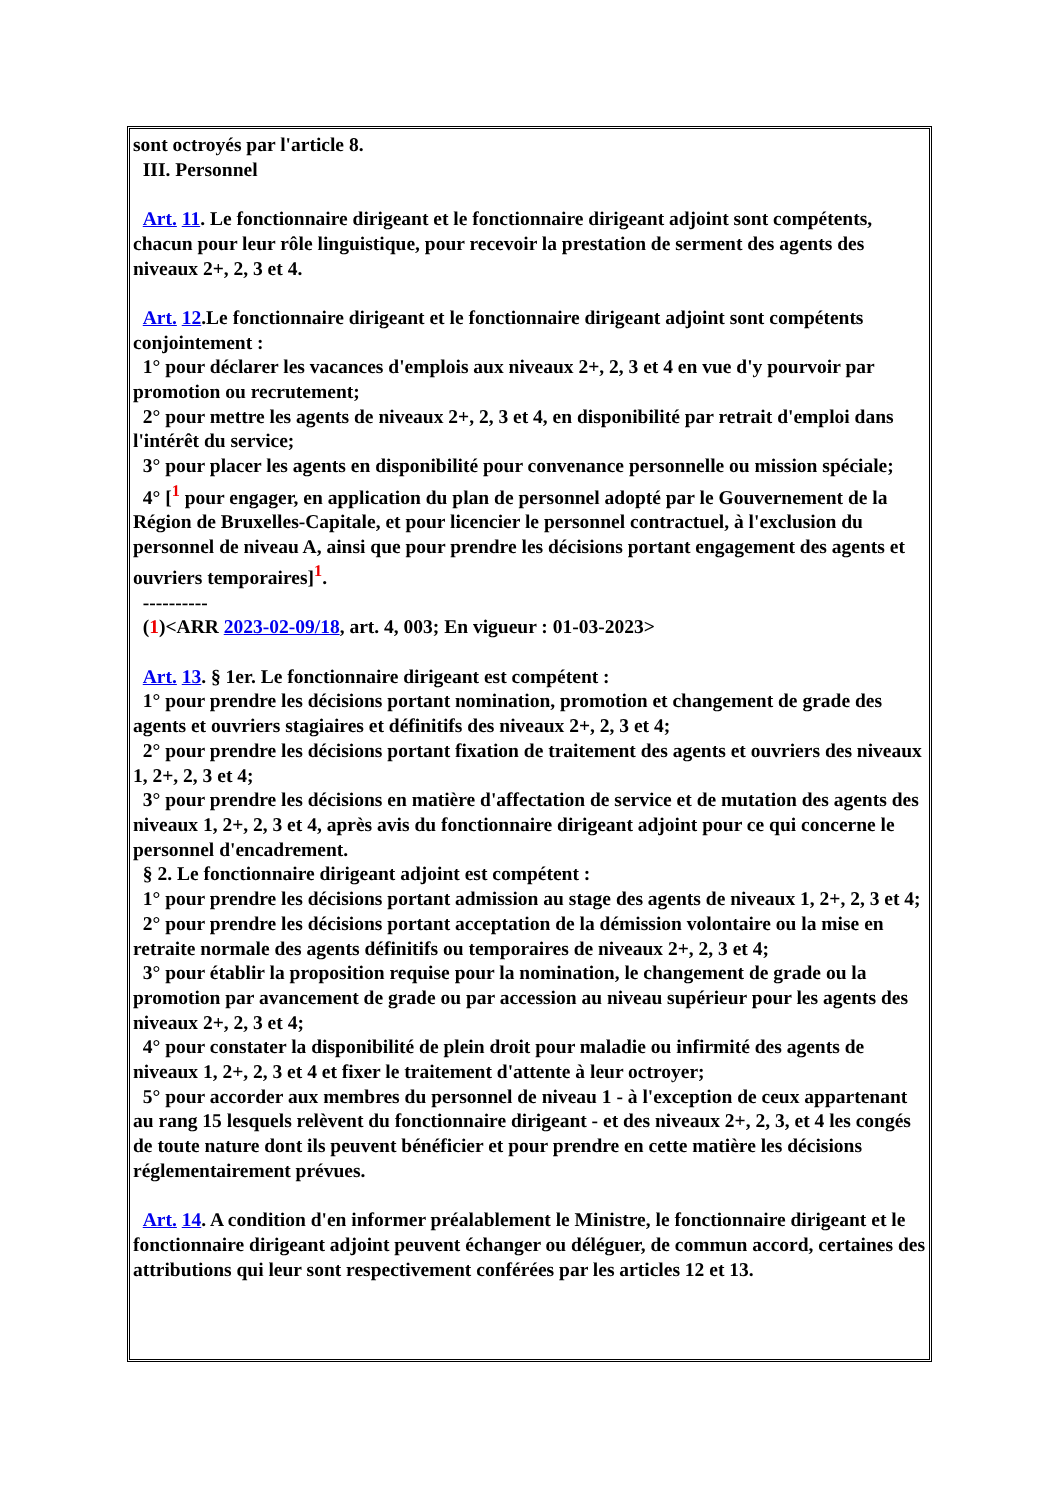sont octroyés par l'article 8.
III. Personnel
Art. 11. Le fonctionnaire dirigeant et le fonctionnaire dirigeant adjoint sont compétents, chacun pour leur rôle linguistique, pour recevoir la prestation de serment des agents des niveaux 2+, 2, 3 et 4.
Art. 12.Le fonctionnaire dirigeant et le fonctionnaire dirigeant adjoint sont compétents conjointement :
1° pour déclarer les vacances d'emplois aux niveaux 2+, 2, 3 et 4 en vue d'y pourvoir par promotion ou recrutement;
2° pour mettre les agents de niveaux 2+, 2, 3 et 4, en disponibilité par retrait d'emploi dans l'intérêt du service;
3° pour placer les agents en disponibilité pour convenance personnelle ou mission spéciale;
4° [<sup>1</sup> pour engager, en application du plan de personnel adopté par le Gouvernement de la Région de Bruxelles-Capitale, et pour licencier le personnel contractuel, à l'exclusion du personnel de niveau A, ainsi que pour prendre les décisions portant engagement des agents et ouvriers temporaires]<sup>1</sup>.
----------
(1)<ARR 2023-02-09/18, art. 4, 003; En vigueur : 01-03-2023>
Art. 13. § 1er. Le fonctionnaire dirigeant est compétent :
1° pour prendre les décisions portant nomination, promotion et changement de grade des agents et ouvriers stagiaires et définitifs des niveaux 2+, 2, 3 et 4;
2° pour prendre les décisions portant fixation de traitement des agents et ouvriers des niveaux 1, 2+, 2, 3 et 4;
3° pour prendre les décisions en matière d'affectation de service et de mutation des agents des niveaux 1, 2+, 2, 3 et 4, après avis du fonctionnaire dirigeant adjoint pour ce qui concerne le personnel d'encadrement.
§ 2. Le fonctionnaire dirigeant adjoint est compétent :
1° pour prendre les décisions portant admission au stage des agents de niveaux 1, 2+, 2, 3 et 4;
2° pour prendre les décisions portant acceptation de la démission volontaire ou la mise en retraite normale des agents définitifs ou temporaires de niveaux 2+, 2, 3 et 4;
3° pour établir la proposition requise pour la nomination, le changement de grade ou la promotion par avancement de grade ou par accession au niveau supérieur pour les agents des niveaux 2+, 2, 3 et 4;
4° pour constater la disponibilité de plein droit pour maladie ou infirmité des agents de niveaux 1, 2+, 2, 3 et 4 et fixer le traitement d'attente à leur octroyer;
5° pour accorder aux membres du personnel de niveau 1 - à l'exception de ceux appartenant au rang 15 lesquels relèvent du fonctionnaire dirigeant - et des niveaux 2+, 2, 3, et 4 les congés de toute nature dont ils peuvent bénéficier et pour prendre en cette matière les décisions réglementairement prévues.
Art. 14. A condition d'en informer préalablement le Ministre, le fonctionnaire dirigeant et le fonctionnaire dirigeant adjoint peuvent échanger ou déléguer, de commun accord, certaines des attributions qui leur sont respectivement conférées par les articles 12 et 13.